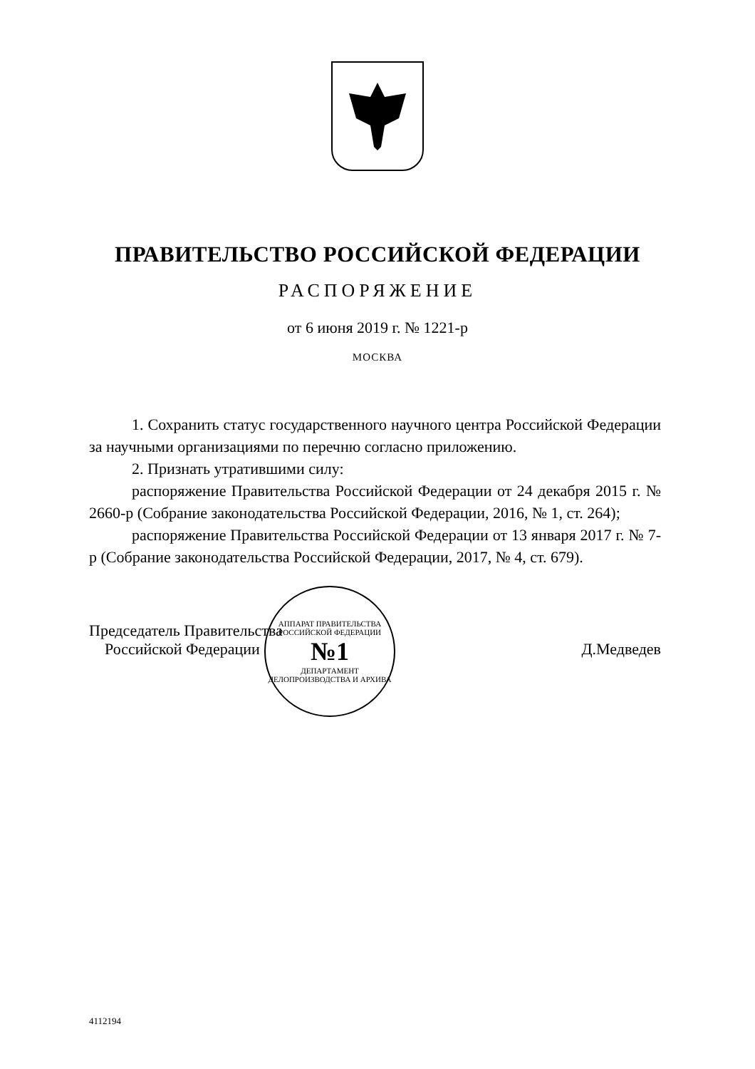ПРАВИТЕЛЬСТВО РОССИЙСКОЙ ФЕДЕРАЦИИ
РАСПОРЯЖЕНИЕ
от 6 июня 2019 г. № 1221-р
МОСКВА
1. Сохранить статус государственного научного центра Российской Федерации за научными организациями по перечню согласно приложению.
2. Признать утратившими силу:
распоряжение Правительства Российской Федерации от 24 декабря 2015 г. № 2660-р (Собрание законодательства Российской Федерации, 2016, № 1, ст. 264);
распоряжение Правительства Российской Федерации от 13 января 2017 г. № 7-р (Собрание законодательства Российской Федерации, 2017, № 4, ст. 679).
Председатель Правительства
Российской Федерации
АППАРАТ ПРАВИТЕЛЬСТВА РОССИЙСКОЙ ФЕДЕРАЦИИ
№1
ДЕПАРТАМЕНТ ДЕЛОПРОИЗВОДСТВА И АРХИВА
Д.Медведев
4112194